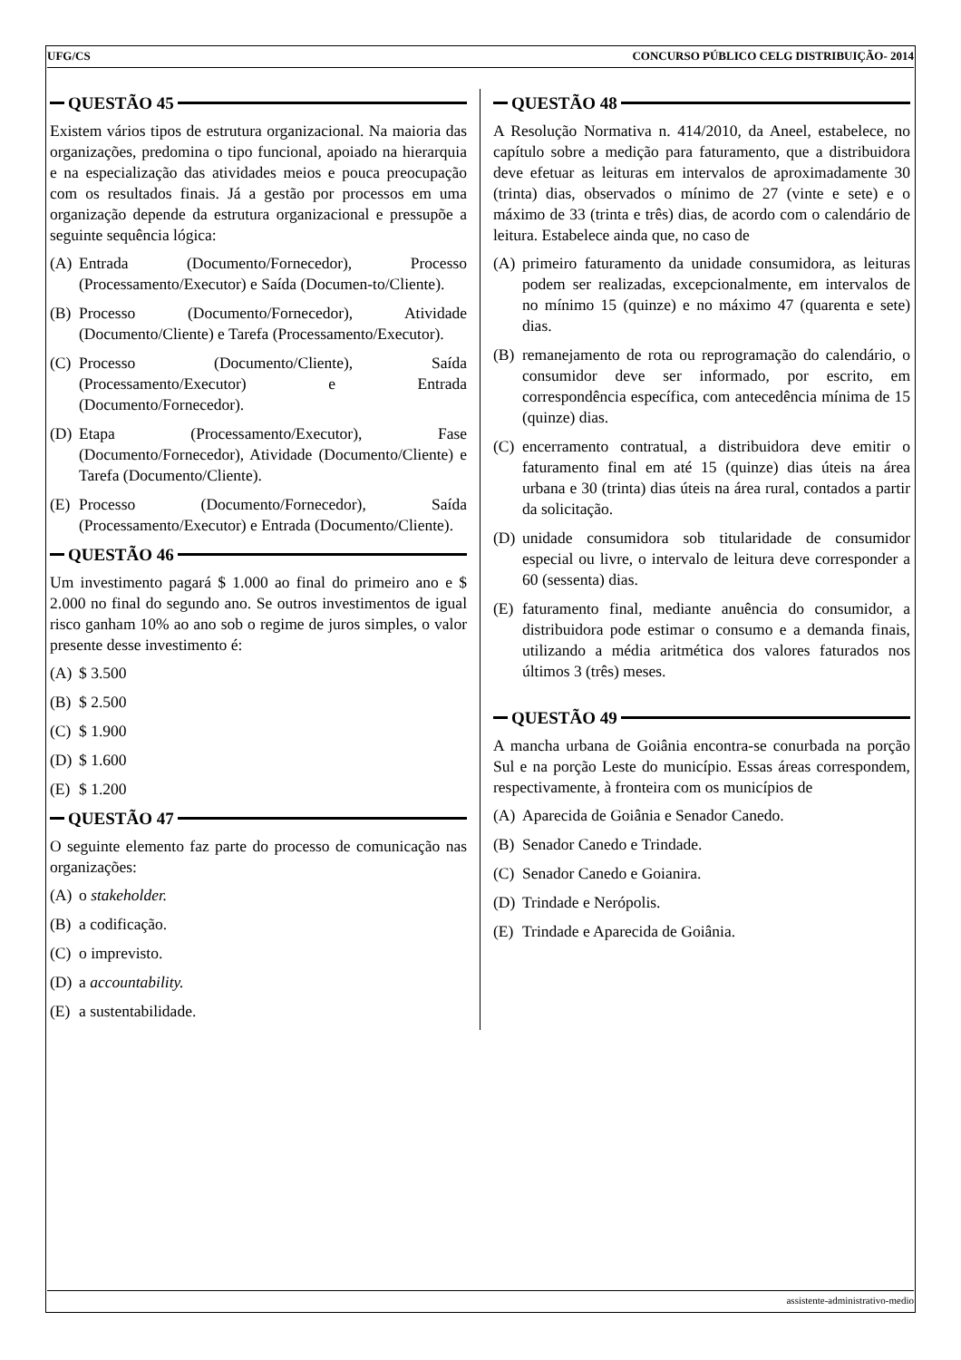UFG/CS CONCURSO PÚBLICO CELG DISTRIBUIÇÃO- 2014
QUESTÃO 45
Existem vários tipos de estrutura organizacional. Na maioria das organizações, predomina o tipo funcional, apoiado na hierarquia e na especialização das atividades meios e pouca preocupação com os resultados finais. Já a gestão por processos em uma organização depende da estrutura organizacional e pressupõe a seguinte sequência lógica:
(A) Entrada (Documento/Fornecedor), Processo (Processamento/Executor) e Saída (Documen-to/Cliente).
(B) Processo (Documento/Fornecedor), Atividade (Documento/Cliente) e Tarefa (Processamento/Executor).
(C) Processo (Documento/Cliente), Saída (Processamento/Executor) e Entrada (Documento/Fornecedor).
(D) Etapa (Processamento/Executor), Fase (Documento/Fornecedor), Atividade (Documento/Cliente) e Tarefa (Documento/Cliente).
(E) Processo (Documento/Fornecedor), Saída (Processamento/Executor) e Entrada (Documento/Cliente).
QUESTÃO 46
Um investimento pagará $ 1.000 ao final do primeiro ano e $ 2.000 no final do segundo ano. Se outros investimentos de igual risco ganham 10% ao ano sob o regime de juros simples, o valor presente desse investimento é:
(A) $ 3.500
(B) $ 2.500
(C) $ 1.900
(D) $ 1.600
(E) $ 1.200
QUESTÃO 47
O seguinte elemento faz parte do processo de comunicação nas organizações:
(A) o stakeholder.
(B) a codificação.
(C) o imprevisto.
(D) a accountability.
(E) a sustentabilidade.
QUESTÃO 48
A Resolução Normativa n. 414/2010, da Aneel, estabelece, no capítulo sobre a medição para faturamento, que a distribuidora deve efetuar as leituras em intervalos de aproximadamente 30 (trinta) dias, observados o mínimo de 27 (vinte e sete) e o máximo de 33 (trinta e três) dias, de acordo com o calendário de leitura. Estabelece ainda que, no caso de
(A) primeiro faturamento da unidade consumidora, as leituras podem ser realizadas, excepcionalmente, em intervalos de no mínimo 15 (quinze) e no máximo 47 (quarenta e sete) dias.
(B) remanejamento de rota ou reprogramação do calendário, o consumidor deve ser informado, por escrito, em correspondência específica, com antecedência mínima de 15 (quinze) dias.
(C) encerramento contratual, a distribuidora deve emitir o faturamento final em até 15 (quinze) dias úteis na área urbana e 30 (trinta) dias úteis na área rural, contados a partir da solicitação.
(D) unidade consumidora sob titularidade de consumidor especial ou livre, o intervalo de leitura deve corresponder a 60 (sessenta) dias.
(E) faturamento final, mediante anuência do consumidor, a distribuidora pode estimar o consumo e a demanda finais, utilizando a média aritmética dos valores faturados nos últimos 3 (três) meses.
QUESTÃO 49
A mancha urbana de Goiânia encontra-se conurbada na porção Sul e na porção Leste do município. Essas áreas correspondem, respectivamente, à fronteira com os municípios de
(A) Aparecida de Goiânia e Senador Canedo.
(B) Senador Canedo e Trindade.
(C) Senador Canedo e Goianira.
(D) Trindade e Nerópolis.
(E) Trindade e Aparecida de Goiânia.
assistente-administrativo-medio